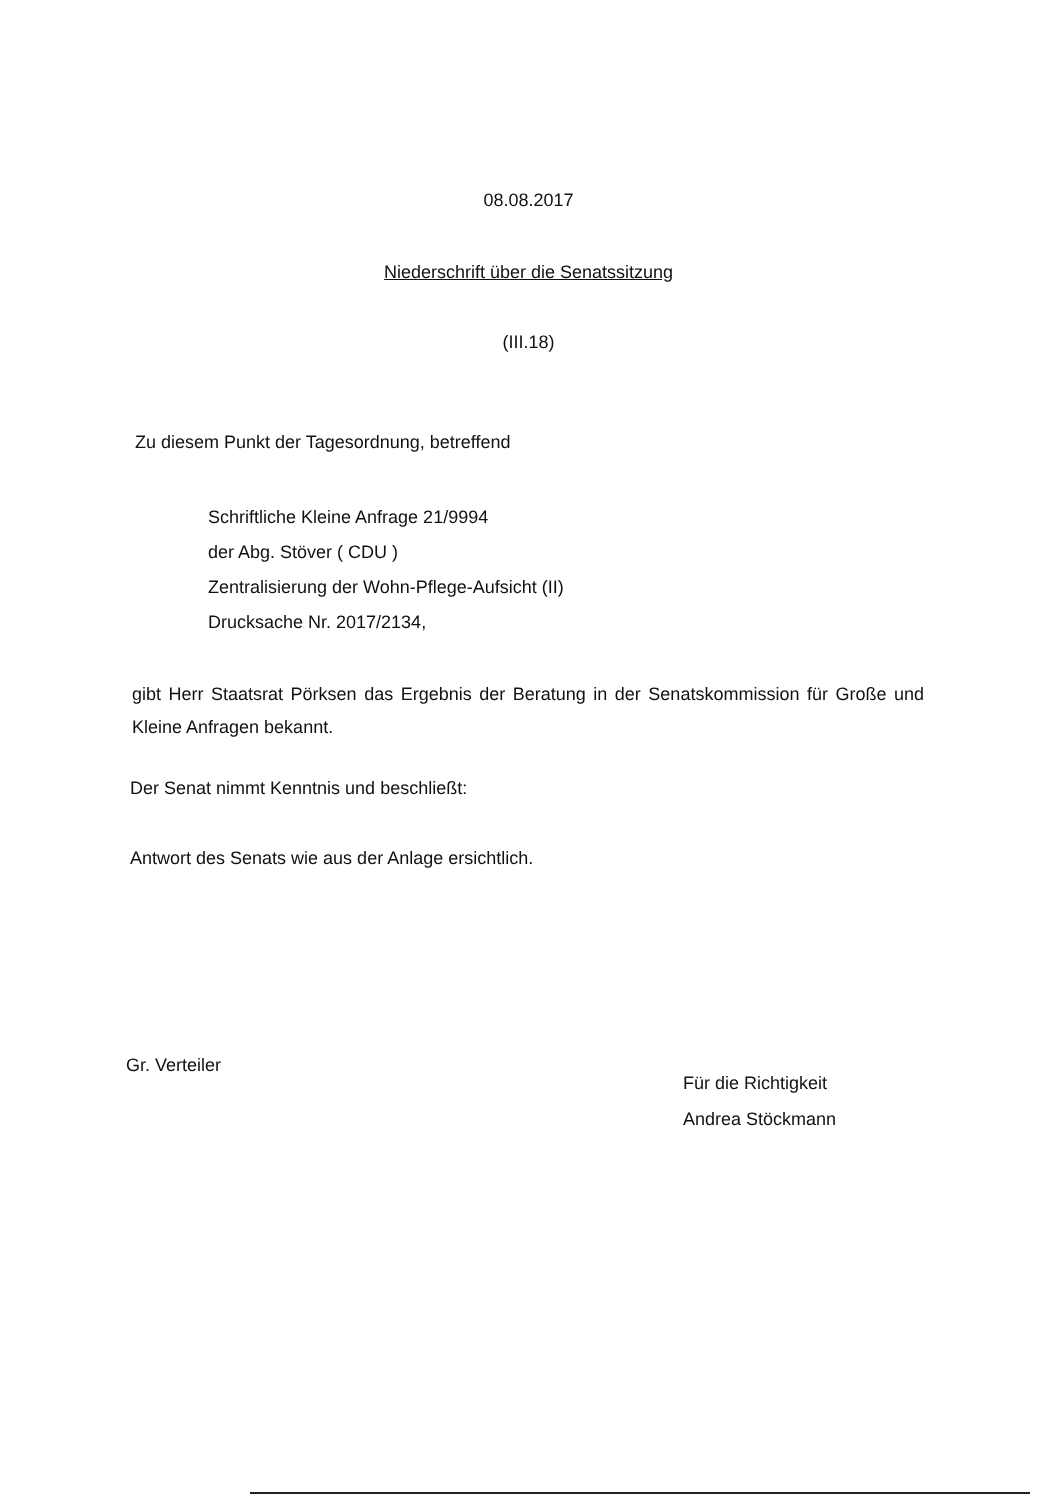08.08.2017
Niederschrift über die Senatssitzung
(III.18)
Zu diesem Punkt der Tagesordnung, betreffend
Schriftliche Kleine Anfrage 21/9994
der Abg. Stöver ( CDU )
Zentralisierung der Wohn-Pflege-Aufsicht (II)
Drucksache Nr. 2017/2134,
gibt Herr Staatsrat Pörksen das Ergebnis der Beratung in der Senatskommission für Große und Kleine Anfragen bekannt.
Der Senat nimmt Kenntnis und beschließt:
Antwort des Senats wie aus der Anlage ersichtlich.
Gr. Verteiler
Für die Richtigkeit
Andrea Stöckmann